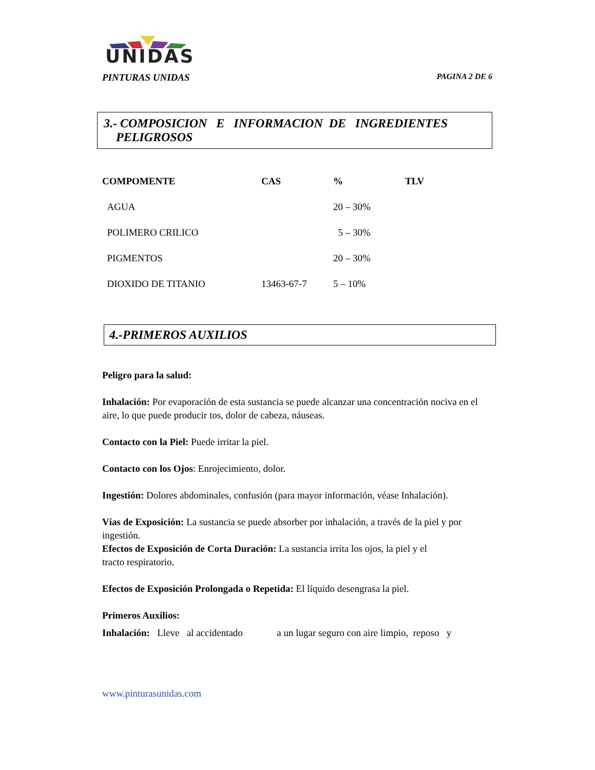UNIDAS
PINTURAS UNIDAS PAGINA 2 DE 6
3.- COMPOSICION E INFORMACION DE INGREDIENTES
PELIGROSOS
| COMPOMENTE | CAS | % | TLV |
| --- | --- | --- | --- |
| AGUA | | 20 – 30% | |
| POLIMERO CRILICO | | 5 – 30% | |
| PIGMENTOS | | 20 – 30% | |
| DIOXIDO DE TITANIO | 13463-67-7 | 5 – 10% | |
4.-PRIMEROS AUXILIOS
Peligro para la salud:
Inhalación: Por evaporación de esta sustancia se puede alcanzar una concentración nociva en el aire, lo que puede producir tos, dolor de cabeza, náuseas.
Contacto con la Piel: Puede irritar la piel.
Contacto con los Ojos: Enrojecimiento, dolor.
Ingestión: Dolores abdominales, confusión (para mayor información, véase Inhalación).
Vías de Exposición: La sustancia se puede absorber por inhalación, a través de la piel y por ingestión.
Efectos de Exposición de Corta Duración: La sustancia irrita los ojos, la piel y el
tracto respiratorio.
Efectos de Exposición Prolongada o Repetida: El líquido desengrasa la piel.
Primeros Auxilios:
Inhalación: Lleve al accidentado a un lugar seguro con aire limpio, reposo y
www.pinturasunidas.com